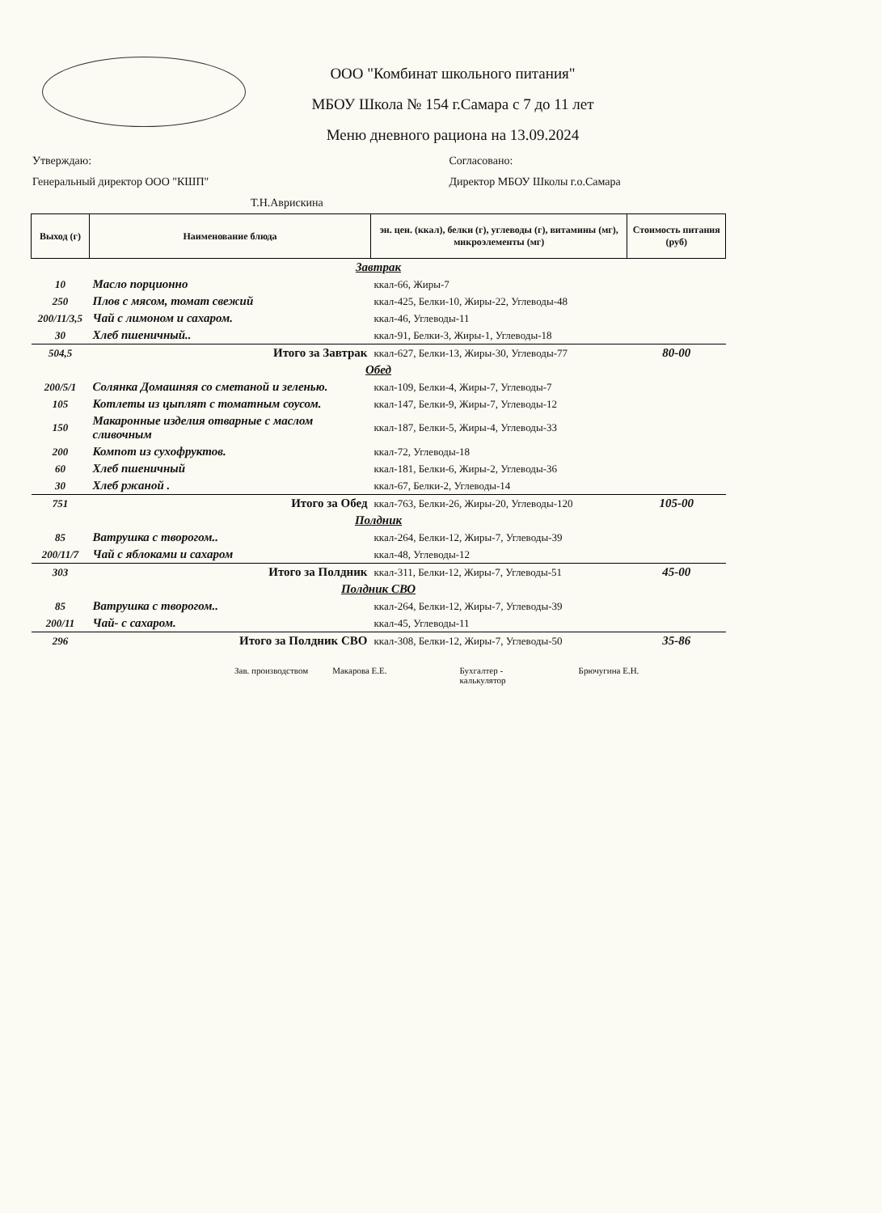ООО "Комбинат школьного питания"
МБОУ Школа № 154 г.Самара с 7 до 11 лет
Меню дневного рациона на 13.09.2024
Утверждаю:
Генеральный директор ООО "КШП"
Т.Н.Аврискина
Согласовано:
Директор МБОУ Школы г.о.Самара
| Выход (г) | Наименование блюда | эн. цен. (ккал), белки (г), углеводы (г), витамины (мг), микроэлементы (мг) | Стоимость питания (руб) |
| --- | --- | --- | --- |
| Завтрак | | | |
| 10 | Масло порционно | ккал-66, Жиры-7 | |
| 250 | Плов с мясом, томат свежий | ккал-425, Белки-10, Жиры-22, Углеводы-48 | |
| 200/11/3,5 | Чай с лимоном и сахаром. | ккал-46, Углеводы-11 | |
| 30 | Хлеб пшеничный.. | ккал-91, Белки-3, Жиры-1, Углеводы-18 | |
| 504,5 | Итого за Завтрак | ккал-627, Белки-13, Жиры-30, Углеводы-77 | 80-00 |
| Обед | | | |
| 200/5/1 | Солянка Домашняя со сметаной и зеленью. | ккал-109, Белки-4, Жиры-7, Углеводы-7 | |
| 105 | Котлеты из цыплят с томатным соусом. | ккал-147, Белки-9, Жиры-7, Углеводы-12 | |
| 150 | Макаронные изделия отварные с маслом сливочным | ккал-187, Белки-5, Жиры-4, Углеводы-33 | |
| 200 | Компот из сухофруктов. | ккал-72, Углеводы-18 | |
| 60 | Хлеб пшеничный | ккал-181, Белки-6, Жиры-2, Углеводы-36 | |
| 30 | Хлеб ржаной . | ккал-67, Белки-2, Углеводы-14 | |
| 751 | Итого за Обед | ккал-763, Белки-26, Жиры-20, Углеводы-120 | 105-00 |
| Полдник | | | |
| 85 | Ватрушка с творогом.. | ккал-264, Белки-12, Жиры-7, Углеводы-39 | |
| 200/11/7 | Чай с яблоками и сахаром | ккал-48, Углеводы-12 | |
| 303 | Итого за Полдник | ккал-311, Белки-12, Жиры-7, Углеводы-51 | 45-00 |
| Полдник СВО | | | |
| 85 | Ватрушка с творогом.. | ккал-264, Белки-12, Жиры-7, Углеводы-39 | |
| 200/11 | Чай- с сахаром. | ккал-45, Углеводы-11 | |
| 296 | Итого за Полдник СВО | ккал-308, Белки-12, Жиры-7, Углеводы-50 | 35-86 |
Зав. производством Макарова Е.Е. Бухгалтер -
калькулятор Брючугина Е.Н.